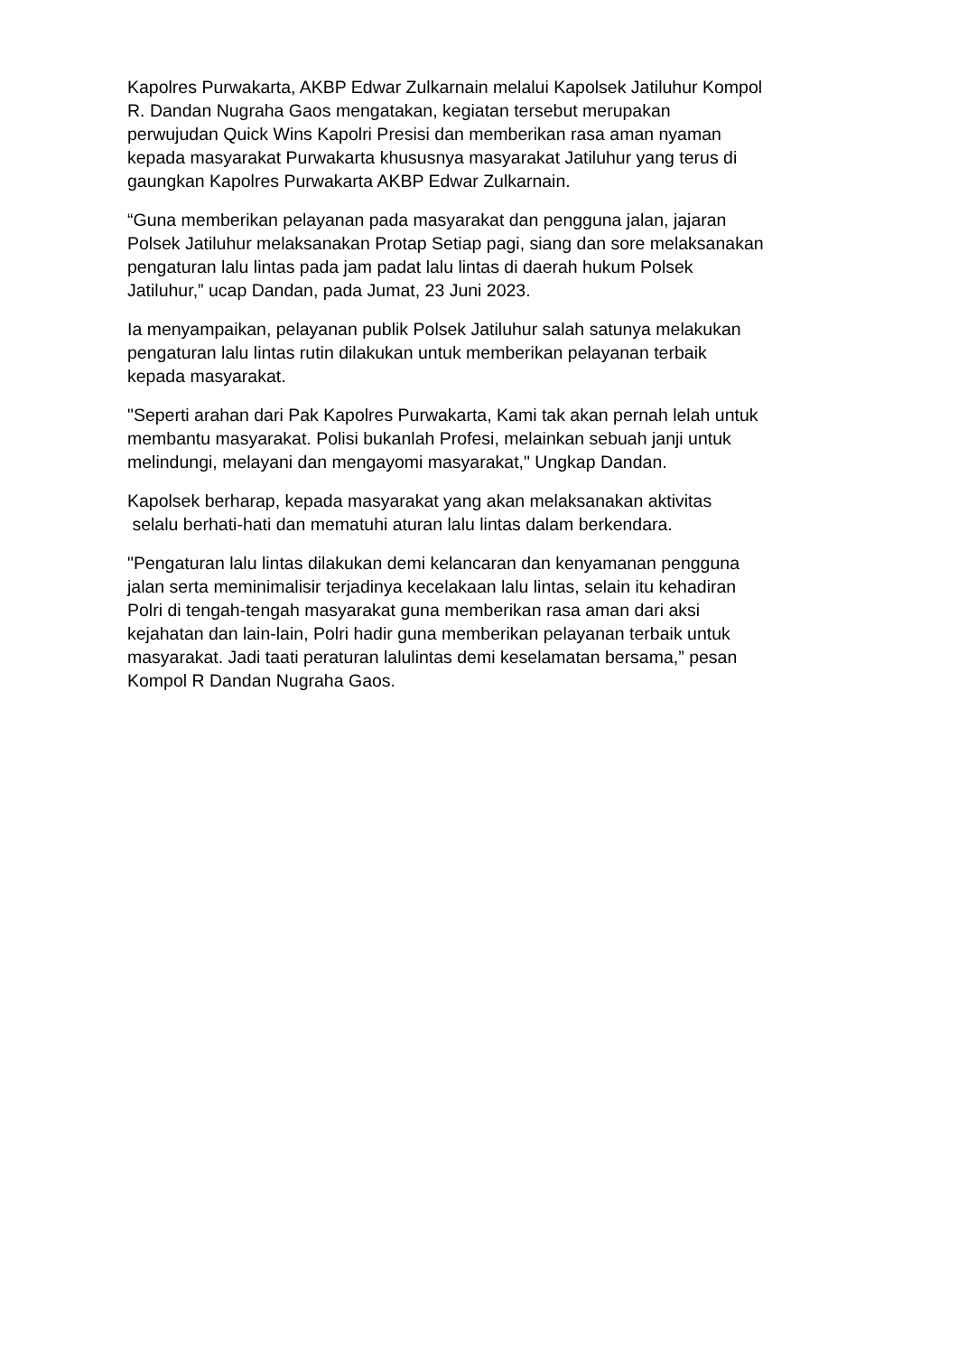Kapolres Purwakarta, AKBP Edwar Zulkarnain melalui Kapolsek Jatiluhur Kompol
R. Dandan Nugraha Gaos mengatakan, kegiatan tersebut merupakan
perwujudan Quick Wins Kapolri Presisi dan memberikan rasa aman nyaman
kepada masyarakat Purwakarta khususnya masyarakat Jatiluhur yang terus di
gaungkan Kapolres Purwakarta AKBP Edwar Zulkarnain.
“Guna memberikan pelayanan pada masyarakat dan pengguna jalan, jajaran
Polsek Jatiluhur melaksanakan Protap Setiap pagi, siang dan sore melaksanakan
pengaturan lalu lintas pada jam padat lalu lintas di daerah hukum Polsek
Jatiluhur,” ucap Dandan, pada Jumat, 23 Juni 2023.
Ia menyampaikan, pelayanan publik Polsek Jatiluhur salah satunya melakukan
pengaturan lalu lintas rutin dilakukan untuk memberikan pelayanan terbaik
kepada masyarakat.
"Seperti arahan dari Pak Kapolres Purwakarta, Kami tak akan pernah lelah untuk
membantu masyarakat. Polisi bukanlah Profesi, melainkan sebuah janji untuk
melindungi, melayani dan mengayomi masyarakat," Ungkap Dandan.
Kapolsek berharap, kepada masyarakat yang akan melaksanakan aktivitas
selalu berhati-hati dan mematuhi aturan lalu lintas dalam berkendara.
"Pengaturan lalu lintas dilakukan demi kelancaran dan kenyamanan pengguna
jalan serta meminimalisir terjadinya kecelakaan lalu lintas, selain itu kehadiran
Polri di tengah-tengah masyarakat guna memberikan rasa aman dari aksi
kejahatan dan lain-lain, Polri hadir guna memberikan pelayanan terbaik untuk
masyarakat. Jadi taati peraturan lalulintas demi keselamatan bersama,” pesan
Kompol R Dandan Nugraha Gaos.